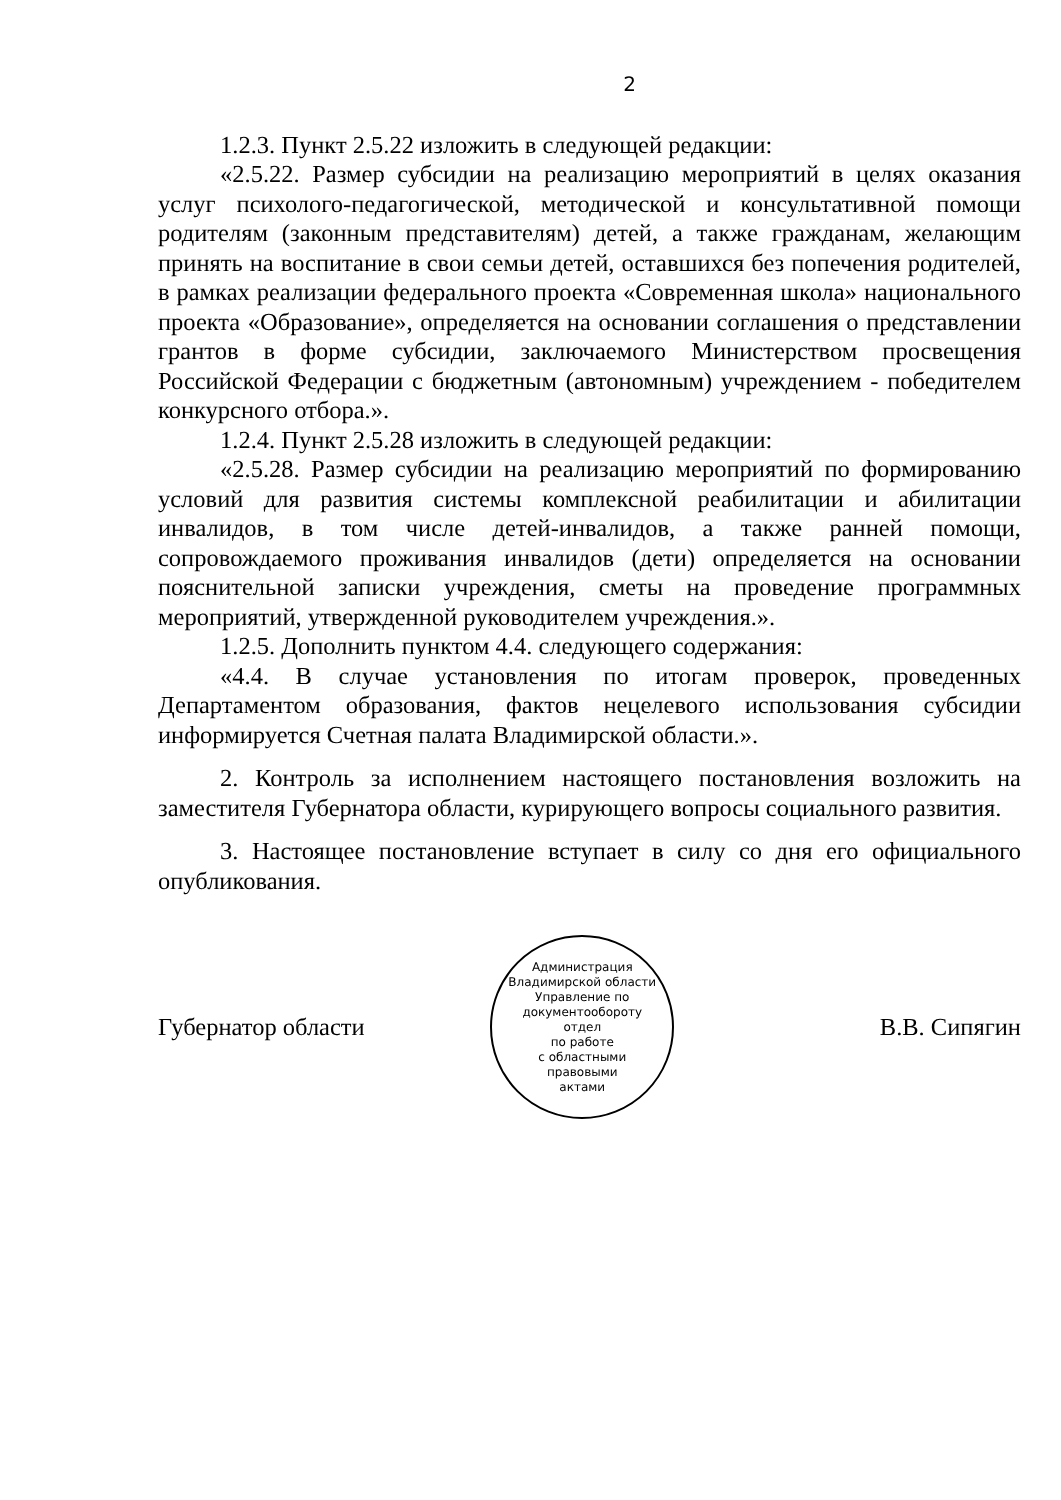2
1.2.3. Пункт 2.5.22 изложить в следующей редакции:
«2.5.22. Размер субсидии на реализацию мероприятий в целях оказания услуг психолого-педагогической, методической и консультативной помощи родителям (законным представителям) детей, а также гражданам, желающим принять на воспитание в свои семьи детей, оставшихся без попечения родителей, в рамках реализации федерального проекта «Современная школа» национального проекта «Образование», определяется на основании соглашения о представлении грантов в форме субсидии, заключаемого Министерством просвещения Российской Федерации с бюджетным (автономным) учреждением - победителем конкурсного отбора.».
1.2.4. Пункт 2.5.28 изложить в следующей редакции:
«2.5.28. Размер субсидии на реализацию мероприятий по формированию условий для развития системы комплексной реабилитации и абилитации инвалидов, в том числе детей-инвалидов, а также ранней помощи, сопровождаемого проживания инвалидов (дети) определяется на основании пояснительной записки учреждения, сметы на проведение программных мероприятий, утвержденной руководителем учреждения.».
1.2.5. Дополнить пунктом 4.4. следующего содержания:
«4.4. В случае установления по итогам проверок, проведенных Департаментом образования, фактов нецелевого использования субсидии информируется Счетная палата Владимирской области.».
2. Контроль за исполнением настоящего постановления возложить на заместителя Губернатора области, курирующего вопросы социального развития.
3. Настоящее постановление вступает в силу со дня его официального опубликования.
Губернатор области
Администрация Владимирской области
Управление по документообороту
отдел
по работе
с областными
правовыми
актами
В.В. Сипягин